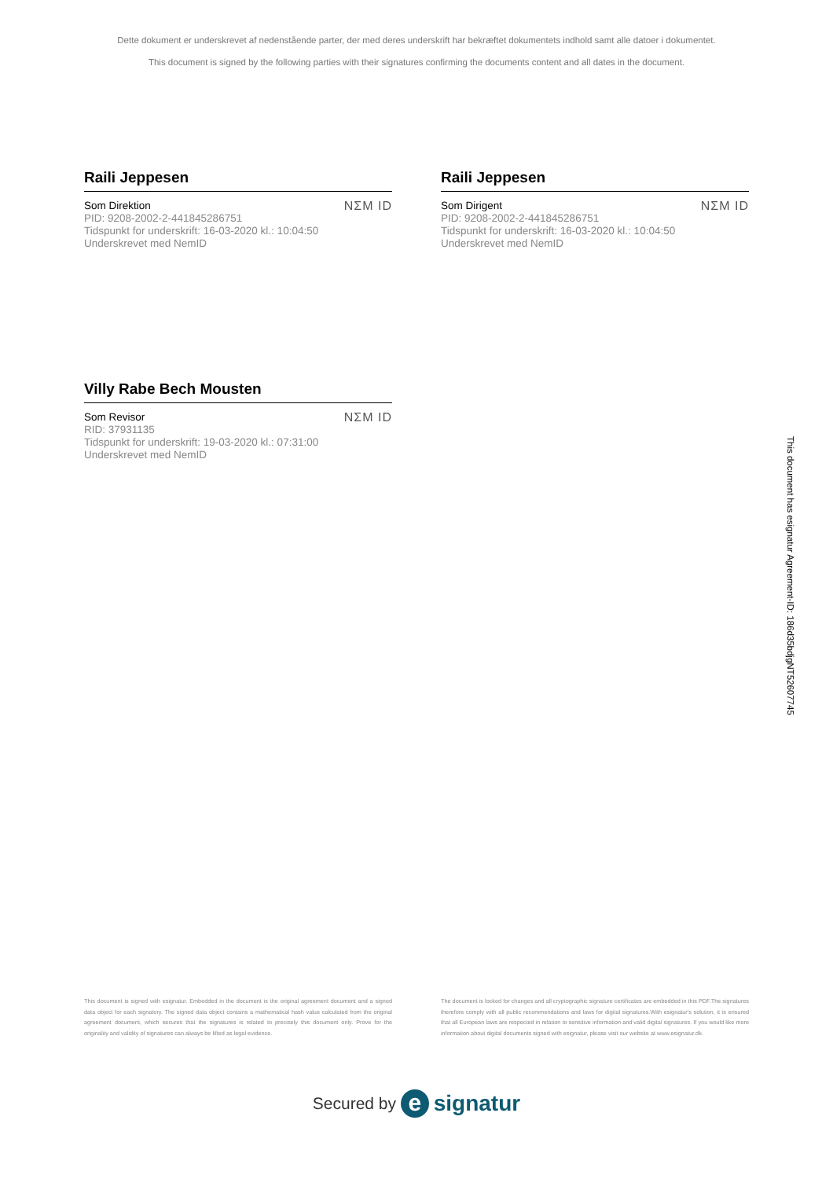Dette dokument er underskrevet af nedenstående parter, der med deres underskrift har bekræftet dokumentets indhold samt alle datoer i dokumentet.
This document is signed by the following parties with their signatures confirming the documents content and all dates in the document.
Raili Jeppesen
Som Direktion
PID: 9208-2002-2-441845286751
Tidspunkt for underskrift: 16-03-2020 kl.: 10:04:50
Underskrevet med NemID
NΣM ID
Raili Jeppesen
Som Dirigent
PID: 9208-2002-2-441845286751
Tidspunkt for underskrift: 16-03-2020 kl.: 10:04:50
Underskrevet med NemID
NΣM ID
Villy Rabe Bech Mousten
Som Revisor
RID: 37931135
Tidspunkt for underskrift: 19-03-2020 kl.: 07:31:00
Underskrevet med NemID
NΣM ID
This document is signed with esignatur. Embedded in the document is the original agreement document and a signed data object for each signatory. The signed data object contains a mathematical hash value calculated from the original agreement document, which secures that the signatures is related to precisely this document only. Prove for the originality and validity of signatures can always be lifted as legal evidence.
The document is locked for changes and all cryptographic signature certificates are embedded in this PDF.The signatures therefore comply with all public recommendations and laws for digital signatures.With esignatur's solution, it is ensured that all European laws are respected in relation to sensitive information and valid digital signatures. If you would like more information about digital documents signed with esignatur, please visit our website at www.esignatur.dk.
Secured by e signatur
This document has esignatur Agreement-ID: 186d35bdjgNT52607745